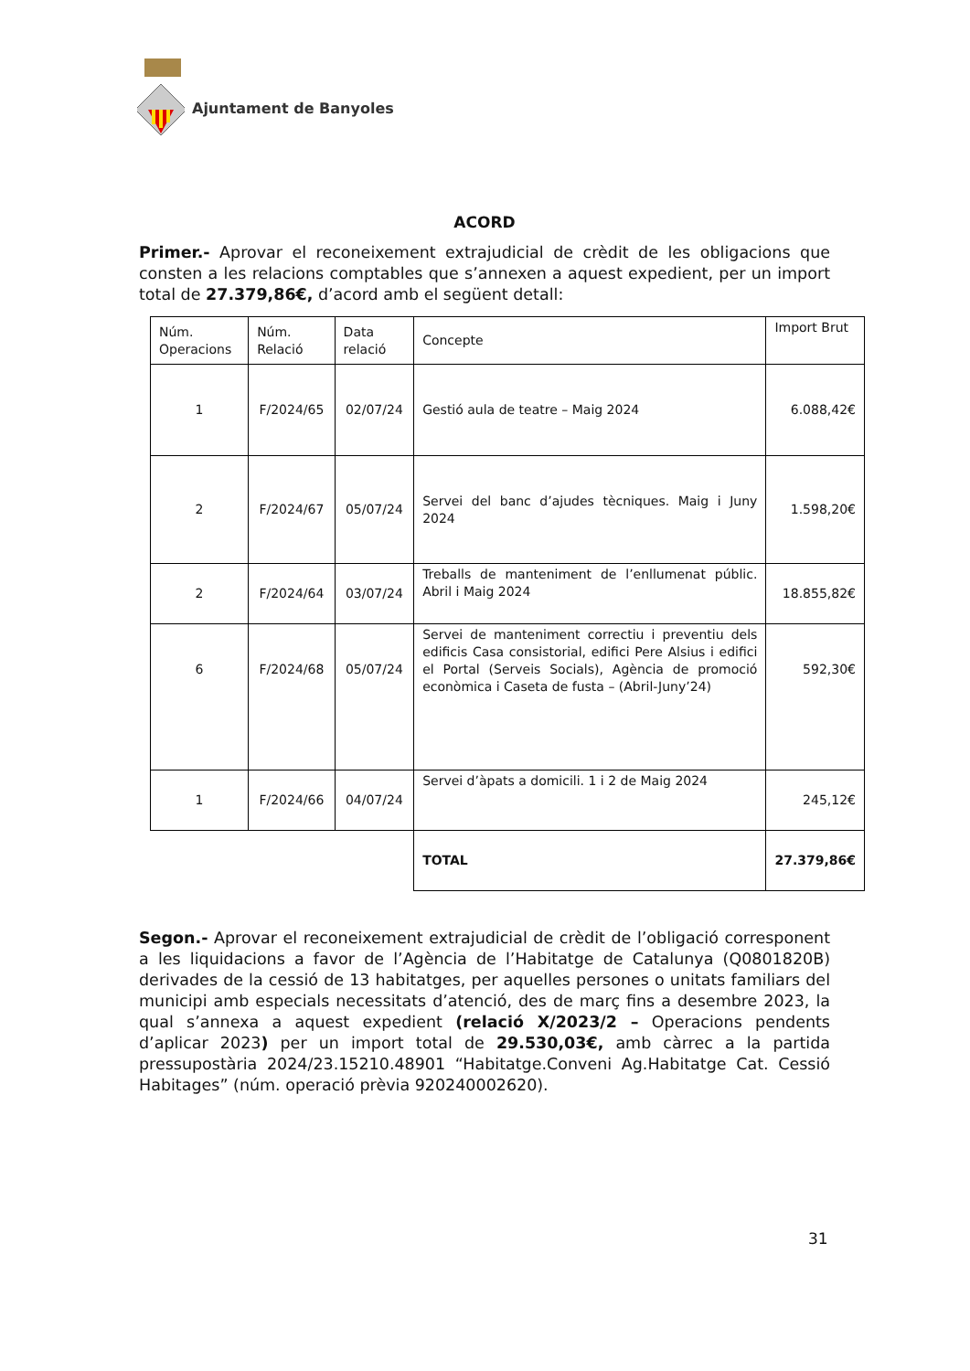Ajuntament de Banyoles
ACORD
Primer.- Aprovar el reconeixement extrajudicial de crèdit de les obligacions que consten a les relacions comptables que s’annexen a aquest expedient, per un import total de 27.379,86€, d’acord amb el següent detall:
| Núm. Operacions | Núm. Relació | Data relació | Concepte | Import Brut |
| 1 | F/2024/65 | 02/07/24 | Gestió aula de teatre – Maig 2024 | 6.088,42€ |
| 2 | F/2024/67 | 05/07/24 | Servei del banc d’ajudes tècniques. Maig i Juny 2024 | 1.598,20€ |
| 2 | F/2024/64 | 03/07/24 | Treballs de manteniment de l’enllumenat públic. Abril i Maig 2024 | 18.855,82€ |
| 6 | F/2024/68 | 05/07/24 | Servei de manteniment correctiu i preventiu dels edificis Casa consistorial, edifici Pere Alsius i edifici el Portal (Serveis Socials), Agència de promoció econòmica i Caseta de fusta – (Abril-Juny’24) | 592,30€ |
| 1 | F/2024/66 | 04/07/24 | Servei d’àpats a domicili. 1 i 2 de Maig 2024 | 245,12€ |
| | | | TOTAL | 27.379,86€ |
Segon.- Aprovar el reconeixement extrajudicial de crèdit de l’obligació corresponent a les liquidacions a favor de l’Agència de l’Habitatge de Catalunya (Q0801820B) derivades de la cessió de 13 habitatges, per aquelles persones o unitats familiars del municipi amb especials necessitats d’atenció, des de març fins a desembre 2023, la qual s’annexa a aquest expedient (relació X/2023/2 – Operacions pendents d’aplicar 2023) per un import total de 29.530,03€, amb càrrec a la partida pressupostària 2024/23.15210.48901 “Habitatge.Conveni Ag.Habitatge Cat. Cessió Habitages” (núm. operació prèvia 920240002620).
31